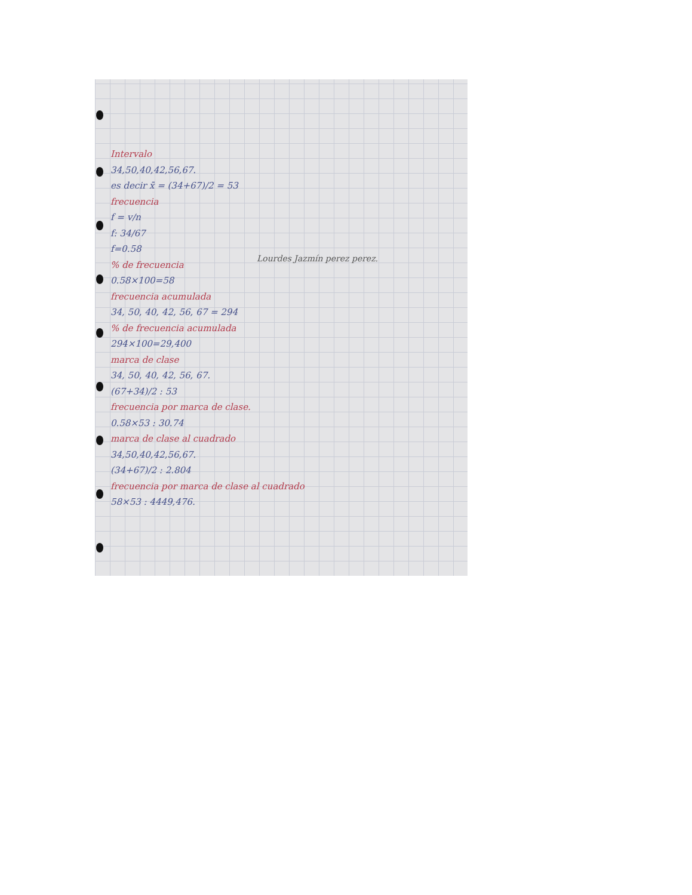Intervalo
34,50,40,42,56,67.
es decir x̄ = (34+67)/2 = 53
frecuencia
f = v/n
f: 34/67
f=0.58
% de frecuencia
0.58×100=58
frecuencia acumulada
34, 50, 40, 42, 56, 67 = 294
% de frecuencia acumulada
294×100=29,400
marca de clase
34, 50, 40, 42, 56, 67.
(67+34)/2 : 53
frecuencia por marca de clase.
0.58×53 : 30.74
marca de clase al cuadrado
34,50,40,42,56,67.
(34+67)/2 : 2.804
frecuencia por marca de clase al cuadrado
58×53 : 4449,476.
Lourdes Jazmín perez perez.